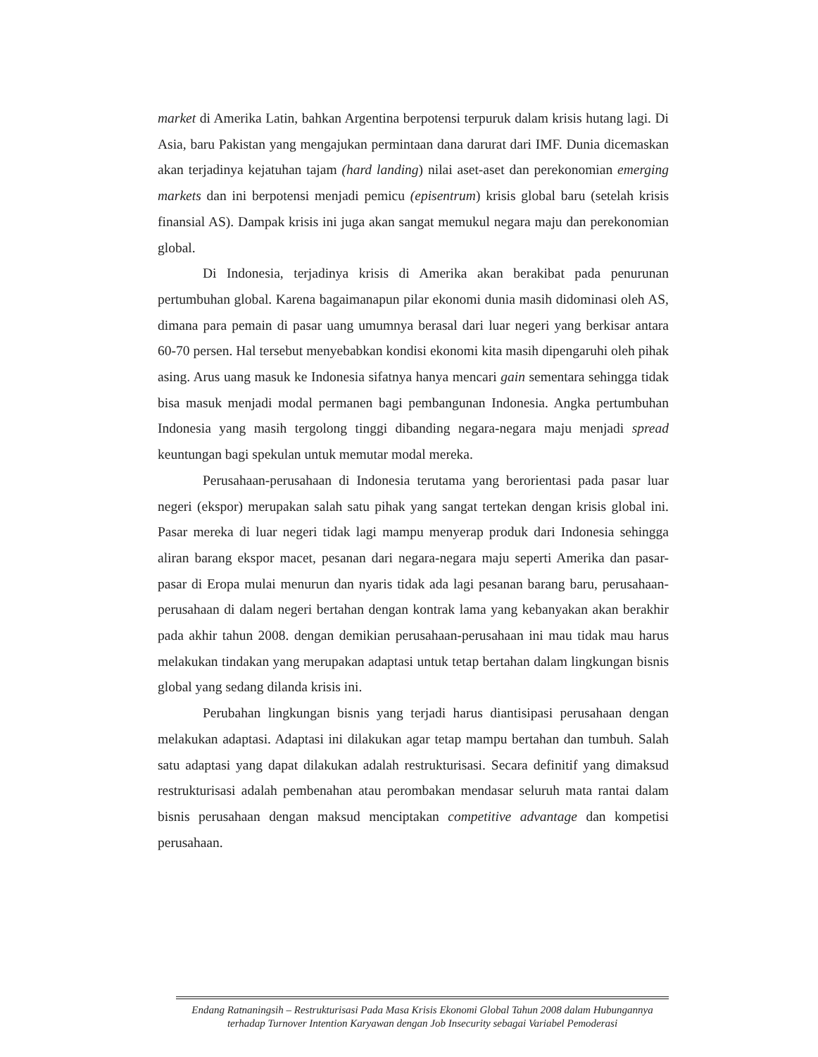market di Amerika Latin, bahkan Argentina berpotensi terpuruk dalam krisis hutang lagi. Di Asia, baru Pakistan yang mengajukan permintaan dana darurat dari IMF. Dunia dicemaskan akan terjadinya kejatuhan tajam (hard landing) nilai aset-aset dan perekonomian emerging markets dan ini berpotensi menjadi pemicu (episentrum) krisis global baru (setelah krisis finansial AS). Dampak krisis ini juga akan sangat memukul negara maju dan perekonomian global.
Di Indonesia, terjadinya krisis di Amerika akan berakibat pada penurunan pertumbuhan global. Karena bagaimanapun pilar ekonomi dunia masih didominasi oleh AS, dimana para pemain di pasar uang umumnya berasal dari luar negeri yang berkisar antara 60-70 persen. Hal tersebut menyebabkan kondisi ekonomi kita masih dipengaruhi oleh pihak asing. Arus uang masuk ke Indonesia sifatnya hanya mencari gain sementara sehingga tidak bisa masuk menjadi modal permanen bagi pembangunan Indonesia. Angka pertumbuhan Indonesia yang masih tergolong tinggi dibanding negara-negara maju menjadi spread keuntungan bagi spekulan untuk memutar modal mereka.
Perusahaan-perusahaan di Indonesia terutama yang berorientasi pada pasar luar negeri (ekspor) merupakan salah satu pihak yang sangat tertekan dengan krisis global ini. Pasar mereka di luar negeri tidak lagi mampu menyerap produk dari Indonesia sehingga aliran barang ekspor macet, pesanan dari negara-negara maju seperti Amerika dan pasar-pasar di Eropa mulai menurun dan nyaris tidak ada lagi pesanan barang baru, perusahaan-perusahaan di dalam negeri bertahan dengan kontrak lama yang kebanyakan akan berakhir pada akhir tahun 2008. dengan demikian perusahaan-perusahaan ini mau tidak mau harus melakukan tindakan yang merupakan adaptasi untuk tetap bertahan dalam lingkungan bisnis global yang sedang dilanda krisis ini.
Perubahan lingkungan bisnis yang terjadi harus diantisipasi perusahaan dengan melakukan adaptasi. Adaptasi ini dilakukan agar tetap mampu bertahan dan tumbuh. Salah satu adaptasi yang dapat dilakukan adalah restrukturisasi. Secara definitif yang dimaksud restrukturisasi adalah pembenahan atau perombakan mendasar seluruh mata rantai dalam bisnis perusahaan dengan maksud menciptakan competitive advantage dan kompetisi perusahaan.
Endang Ratnaningsih – Restrukturisasi Pada Masa Krisis Ekonomi Global Tahun 2008 dalam Hubungannya terhadap Turnover Intention Karyawan dengan Job Insecurity sebagai Variabel Pemoderasi